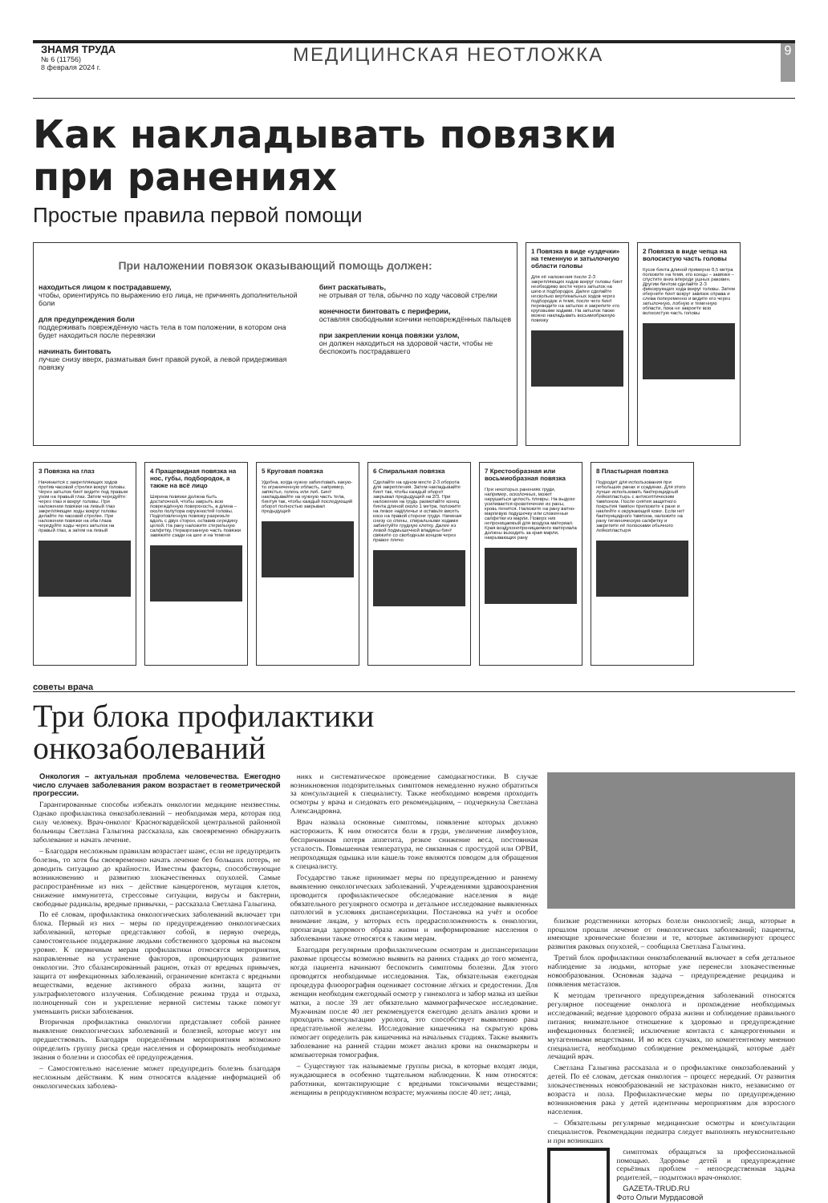ЗНАМЯ ТРУДА
№ 6 (11756)
8 февраля 2024 г.
МЕДИЦИНСКАЯ НЕОТЛОЖКА
9
Как накладывать повязки
при ранениях
Простые правила первой помощи
При наложении повязок оказывающий помощь должен:
находиться лицом к пострадавшему,
чтобы, ориентируясь по выражению его лица, не причинять дополнительной боли
для предупреждения боли
поддерживать повреждённую часть тела в том положении, в котором она будет находиться после перевязки
начинать бинтовать
лучше снизу вверх, разматывая бинт правой рукой, а левой придерживая повязку
бинт раскатывать,
не отрывая от тела, обычно по ходу часовой стрелки
конечности бинтовать с периферии,
оставляя свободными кончики неповреждённых пальцев
при закреплении конца повязки узлом,
он должен находиться на здоровой части, чтобы не беспокоить пострадавшего
1 Повязка в виде «уздечки» на теменную и затылочную области головы
Для её наложения после 2-3 закрепляющих ходов вокруг головы бинт необходимо вести через затылок на шею и подбородок. Далее сделайте несколько вертикальных ходов через подбородок и темя, после чего бинт переведите на затылок и закрепите его круговыми ходами. На затылок также можно накладывать восьмиобразную повязку
2 Повязка в виде чепца на волосистую часть головы
Кусок бинта длиной примерно 0,5 метра положите на темя, его концы – завязки – спустите вниз впереди ушных раковин. Другим бинтом сделайте 2-3 фиксирующих хода вокруг головы. Затем оберните бинт вокруг завязок справа и слева попеременно и ведите его через затылочную, лобную и теменную области, пока не закроете всю волосистую часть головы
3 Повязка на глаз
Начинается с закрепляющих ходов против часовой стрелки вокруг головы. Через затылок бинт ведите под правым ухом на правый глаз. Затем чередуйте: через глаз и вокруг головы. При наложении повязки на левый глаз закрепляющие ходы вокруг головы делайте по часовой стрелке. При наложении повязки на оба глаза чередуйте ходы через затылок на правый глаз, а затем на левый
4 Пращевидная повязка на нос, губы, подбородок, а также на всё лицо
Ширина повязки должна быть достаточной, чтобы закрыть всю повреждённую поверхность, а длина – около полутора окружностей головы. Подготовленную повязку разрежьте вдоль с двух сторон, оставив середину целой. На рану наложите стерильную салфетку. Неразрезанную часть повязки завяжите сзади на шее и на темени
5 Круговая повязка
Удобна, когда нужно забинтовать какую-то ограниченную область, например, запястье, голень или лоб. Бинт накладывайте на нужную часть тела, бинтуя так, чтобы каждый последующий оборот полностью закрывал предыдущий
6 Спиральная повязка
Сделайте на одном месте 2-3 оборота для закрепления. Затем накладывайте бинт так, чтобы каждый оборот закрывал предыдущий на 2/3. При наложении на грудь размотайте конец бинта длиной около 1 метра, положите на левое надплечье и оставьте висеть косо на правой стороне груди. Начиная снизу со спины, спиральными ходами забинтуйте грудную клетку. Далее из левой подмышечной впадины бинт свяжите со свободным концом через правое плечо
7 Крестообразная или восьмиобразная повязка
При некоторых ранениях груди, например, осколочных, может нарушаться целость плевры. На выдохе усиливается кровотечение из раны, кровь пенится. Наложите на рану ватно-марлевую подушечку или сложенные салфетки из марли. Поверх них непроницаемый для воздуха материал. Края воздухонепроницаемого материала должны выходить за края марли, накрывающих рану
8 Пластырная повязка
Подходит для использования при небольших ранах и ссадинах. Для этого лучше использовать бактерицидный лейкопластырь с антисептическим тампоном. После снятия защитного покрытия тампон приложите к ране и наклейте к окружающей коже. Если нет бактерицидного тампона, наложите на рану гигиеническую салфетку и закрепите её полосками обычного лейкопластыря
советы врача
Три блока профилактики
онкозаболеваний
Онкология – актуальная проблема человечества. Ежегодно число случаев заболевания раком возрастает в геометрической прогрессии.
Гарантированные способы избежать онкологии медицине неизвестны. Однако профилактика онкозаболеваний – необходимая мера, которая под силу человеку. Врач-онколог Красногвардейской центральной районной больницы Светлана Галыгина рассказала, как своевременно обнаружить заболевание и начать лечение.
– Благодаря несложным правилам возрастает шанс, если не предупредить болезнь, то хотя бы своевременно начать лечение без больших потерь, не доводить ситуацию до крайности. Известны факторы, способствующие возникновению и развитию злокачественных опухолей. Самые распространённые из них – действие канцерогенов, мутация клеток, снижение иммунитета, стрессовые ситуации, вирусы и бактерии, свободные радикалы, вредные привычки, – рассказала Светлана Галыгина.
По её словам, профилактика онкологических заболеваний включает три блока. Первый из них – меры по предупреждению онкологических заболеваний, которые представляют собой, в первую очередь, самостоятельное поддержание людьми собственного здоровья на высоком уровне. К первичным мерам профилактики относятся мероприятия, направленные на устранение факторов, провоцирующих развитие онкологии. Это сбалансированный рацион, отказ от вредных привычек, защита от инфекционных заболеваний, ограничение контакта с вредными веществами, ведение активного образа жизни, защита от ультрафиолетового излучения. Соблюдение режима труда и отдыха, полноценный сон и укрепление нервной системы также помогут уменьшить риски заболевания.
Вторичная профилактика онкологии представляет собой раннее выявление онкологических заболеваний и болезней, которые могут им предшествовать. Благодаря определённым мероприятиям возможно определить группу риска среди населения и сформировать необходимые знания о болезни и способах её предупреждения.
– Самостоятельно население может предупредить болезнь благодаря несложным действиям. К ним относятся владение информацией об онкологических заболева-
ниях и систематическое проведение самодиагностики. В случае возникновения подозрительных симптомов немедленно нужно обратиться за консультацией к специалисту. Также необходимо вовремя проходить осмотры у врача и следовать его рекомендациям, – подчеркнула Светлана Александровна.
Врач назвала основные симптомы, появление которых должно насторожить. К ним относятся боли в груди, увеличение лимфоузлов, беспричинная потеря аппетита, резкое снижение веса, постоянная усталость. Повышенная температура, не связанная с простудой или ОРВИ, непроходящая одышка или кашель тоже являются поводом для обращения к специалисту.
Государство также принимает меры по предупреждению и раннему выявлению онкологических заболеваний. Учреждениями здравоохранения проводится профилактическое обследование населения в виде обязательного регулярного осмотра и детальное исследование выявленных патологий в условиях диспансеризации. Постановка на учёт и особое внимание лицам, у которых есть предрасположенность к онкологии, пропаганда здорового образа жизни и информирование населения о заболевании также относятся к таким мерам.
Благодаря регулярным профилактическим осмотрам и диспансеризации раковые процессы возможно выявить на ранних стадиях до того момента, когда пациента начинают беспокоить симптомы болезни. Для этого проводятся необходимые исследования. Так, обязательная ежегодная процедура флюорография оценивает состояние лёгких и средостении. Для женщин необходим ежегодный осмотр у гинеколога и забор мазка из шейки матки, а после 39 лет обязательно маммографическое исследование. Мужчинам после 40 лет рекомендуется ежегодно делать анализ крови и проходить консультацию уролога, это способствует выявлению рака предстательной железы. Исследование кишечника на скрытую кровь помогает определить рак кишечника на начальных стадиях. Также выявить заболевание на ранней стадии может анализ крови на онкомаркеры и компьютерная томография.
– Существуют так называемые группы риска, в которые входят люди, нуждающиеся в особенно тщательном наблюдении. К ним относятся: работники, контактирующие с вредными токсичными веществами; женщины в репродуктивном возрасте; мужчины после 40 лет; лица,
близкие родственники которых болели онкологией; лица, которые в прошлом прошли лечение от онкологических заболеваний; пациенты, имеющие хронические болезни и те, которые активизируют процесс развития раковых опухолей, – сообщила Светлана Галыгина.
Третий блок профилактики онкозаболеваний включает в себя детальное наблюдение за людьми, которые уже перенесли злокачественные новообразования. Основная задача – предупреждение рецидива и появления метастазов.
К методам третичного предупреждения заболеваний относятся регулярное посещение онколога и прохождение необходимых исследований; ведение здорового образа жизни и соблюдение правильного питания; внимательное отношение к здоровью и предупреждение инфекционных болезней; исключение контакта с канцерогенными и мутагенными веществами. И во всех случаях, по компетентному мнению специалиста, необходимо соблюдение рекомендаций, которые даёт лечащий врач.
Светлана Галыгина рассказала и о профилактике онкозаболеваний у детей. По её словам, детская онкология – процесс нередкий. От развития злокачественных новообразований не застрахован никто, независимо от возраста и пола. Профилактические меры по предупреждению возникновения рака у детей идентичны мероприятиям для взрослого населения.
– Обязательны регулярные медицинские осмотры и консультации специалистов. Рекомендации педиатра следует выполнять неукоснительно и при возникших
симптомах обращаться за профессиональной помощью. Здоровье детей и предупреждение серьёзных проблем – непосредственная задача родителей, – подытожил врач-онколог.
GAZETA-TRUD.RU
Фото Ольги Мурдасовой